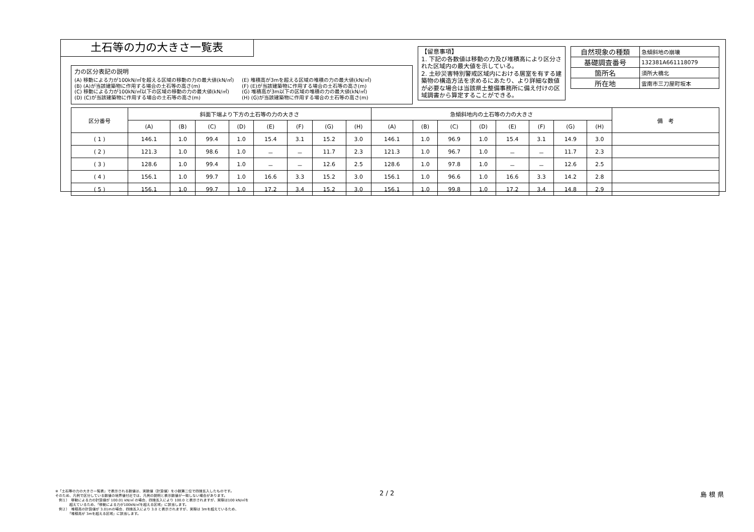土石等の力の大きさ一覧表
力の区分表記の説明
(A) 移動による力が100kN/㎡を超える区域の移動の力の最大値(kN/㎡)
(B) (A)が当該建築物に作用する場合の土石等の高さ(m)
(C) 移動による力が100kN/㎡以下の区域の移動の力の最大値(kN/㎡)
(D) (C)が当該建築物に作用する場合の土石等の高さ(m)
(E) 堆積高が3mを超える区域の堆積の力の最大値(kN/㎡)
(F) (E)が当該建築物に作用する場合の土石等の高さ(m)
(G) 堆積高が3m以下の区域の堆積の力の最大値(kN/㎡)
(H) (G)が当該建築物に作用する場合の土石等の高さ(m)
【留意事項】
1. 下記の各数値は移動の力及び堆積高により区分された区域内の最大値を示している。
2. 土砂災害特別警戒区域内における居室を有する建築物の構造方法を求めるにあたり、より詳細な数値が必要な場合は当該県土整備事務所に備え付けの区域調書から算定することができる。
| 自然現象の種類 | 急傾斜地の崩壊 |
| 基礎調査番号 | 132381A661118079 |
| 箇所名 | 須所大橋北 |
| 所在地 | 雲南市三刀屋町坂本 |
| 区分番号 | 斜面下端より下方の土石等の力の大きさ | | | | | | | | 急傾斜地内の土石等の力の大きさ | | | | | | | | 備 考 |
| --- | --- | --- | --- | --- | --- | --- | --- | --- | --- | --- | --- | --- | --- | --- | --- | --- | --- |
| | (A) | (B) | (C) | (D) | (E) | (F) | (G) | (H) | (A) | (B) | (C) | (D) | (E) | (F) | (G) | (H) | |
| ( 1 ) | 146.1 | 1.0 | 99.4 | 1.0 | 15.4 | 3.1 | 15.2 | 3.0 | 146.1 | 1.0 | 96.9 | 1.0 | 15.4 | 3.1 | 14.9 | 3.0 | |
| ( 2 ) | 121.3 | 1.0 | 98.6 | 1.0 | － | － | 11.7 | 2.3 | 121.3 | 1.0 | 96.7 | 1.0 | － | － | 11.7 | 2.3 | |
| ( 3 ) | 128.6 | 1.0 | 99.4 | 1.0 | － | － | 12.6 | 2.5 | 128.6 | 1.0 | 97.8 | 1.0 | － | － | 12.6 | 2.5 | |
| ( 4 ) | 156.1 | 1.0 | 99.7 | 1.0 | 16.6 | 3.3 | 15.2 | 3.0 | 156.1 | 1.0 | 96.6 | 1.0 | 16.6 | 3.3 | 14.2 | 2.8 | |
| ( 5 ) | 156.1 | 1.0 | 99.7 | 1.0 | 17.2 | 3.4 | 15.2 | 3.0 | 156.1 | 1.0 | 99.8 | 1.0 | 17.2 | 3.4 | 14.8 | 2.9 | |
※「土石等の力の大きさ一覧表」で表示される数値は、実数値（計算値）を小数第二位で四捨五入したものです。
そのため、凡例で区分している数値の境界値付近では、凡例の説明と表示数値が一致しない場合があります。
　例１）　移動による力の計算値が 100.01 kN/㎡ の場合、四捨五入により 100.0 と表示されますが、実際は100 kN/㎡を
　　　　超えているため、「移動による力が100kN/㎡を超える区域」に該当します。
　例２）　堆積高の計算値が 3.01mの場合、四捨五入により 3.0 と表示されますが、実際は 3mを超えているため、
　　　　「堆積高が 3mを超える区域」に該当します。
2 / 2 島 根 県